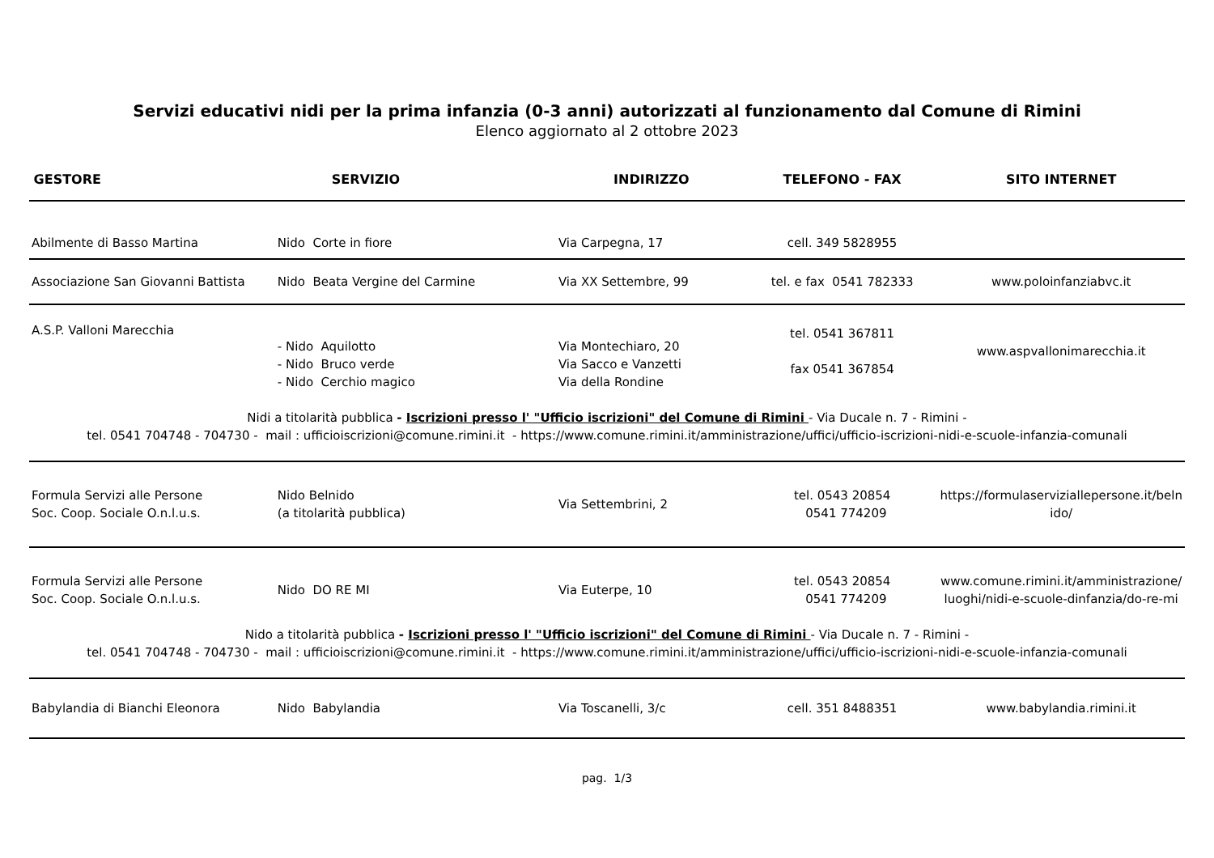Servizi educativi nidi per la prima infanzia (0-3 anni) autorizzati al funzionamento dal Comune di Rimini
Elenco aggiornato al 2 ottobre 2023
| GESTORE | SERVIZIO | INDIRIZZO | TELEFONO - FAX | SITO INTERNET |
| --- | --- | --- | --- | --- |
| Abilmente di Basso Martina | Nido Corte in fiore | Via Carpegna, 17 | cell. 349 5828955 | |
| Associazione San Giovanni Battista | Nido Beata Vergine del Carmine | Via XX Settembre, 99 | tel. e fax 0541 782333 | www.poloinfanziabvc.it |
| A.S.P. Valloni Marecchia | - Nido Aquilotto - Nido Bruco verde - Nido Cerchio magico | Via Montechiaro, 20 Via Sacco e Vanzetti Via della Rondine | tel. 0541 367811 fax 0541 367854 | www.aspvallonimarecchia.it |
| Nidi a titolarità pubblica - Iscrizioni presso l' "Ufficio iscrizioni" del Comune di Rimini - Via Ducale n. 7 - Rimini - tel. 0541 704748 - 704730 - mail : ufficioiscrizioni@comune.rimini.it - https://www.comune.rimini.it/amministrazione/uffici/ufficio-iscrizioni-nidi-e-scuole-infanzia-comunali | | | | |
| Formula Servizi alle Persone Soc. Coop. Sociale O.n.l.u.s. | Nido Belnido (a titolarità pubblica) | Via Settembrini, 2 | tel. 0543 20854 0541 774209 | https://formulaserviziallepersone.it/beln ido/ |
| Formula Servizi alle Persone Soc. Coop. Sociale O.n.l.u.s. | Nido DO RE MI | Via Euterpe, 10 | tel. 0543 20854 0541 774209 | www.comune.rimini.it/amministrazione/ luoghi/nidi-e-scuole-dinfanzia/do-re-mi |
| Nido a titolarità pubblica - Iscrizioni presso l' "Ufficio iscrizioni" del Comune di Rimini - Via Ducale n. 7 - Rimini - tel. 0541 704748 - 704730 - mail : ufficioiscrizioni@comune.rimini.it - https://www.comune.rimini.it/amministrazione/uffici/ufficio-iscrizioni-nidi-e-scuole-infanzia-comunali | | | | |
| Babylandia di Bianchi Eleonora | Nido Babylandia | Via Toscanelli, 3/c | cell. 351 8488351 | www.babylandia.rimini.it |
pag. 1/3